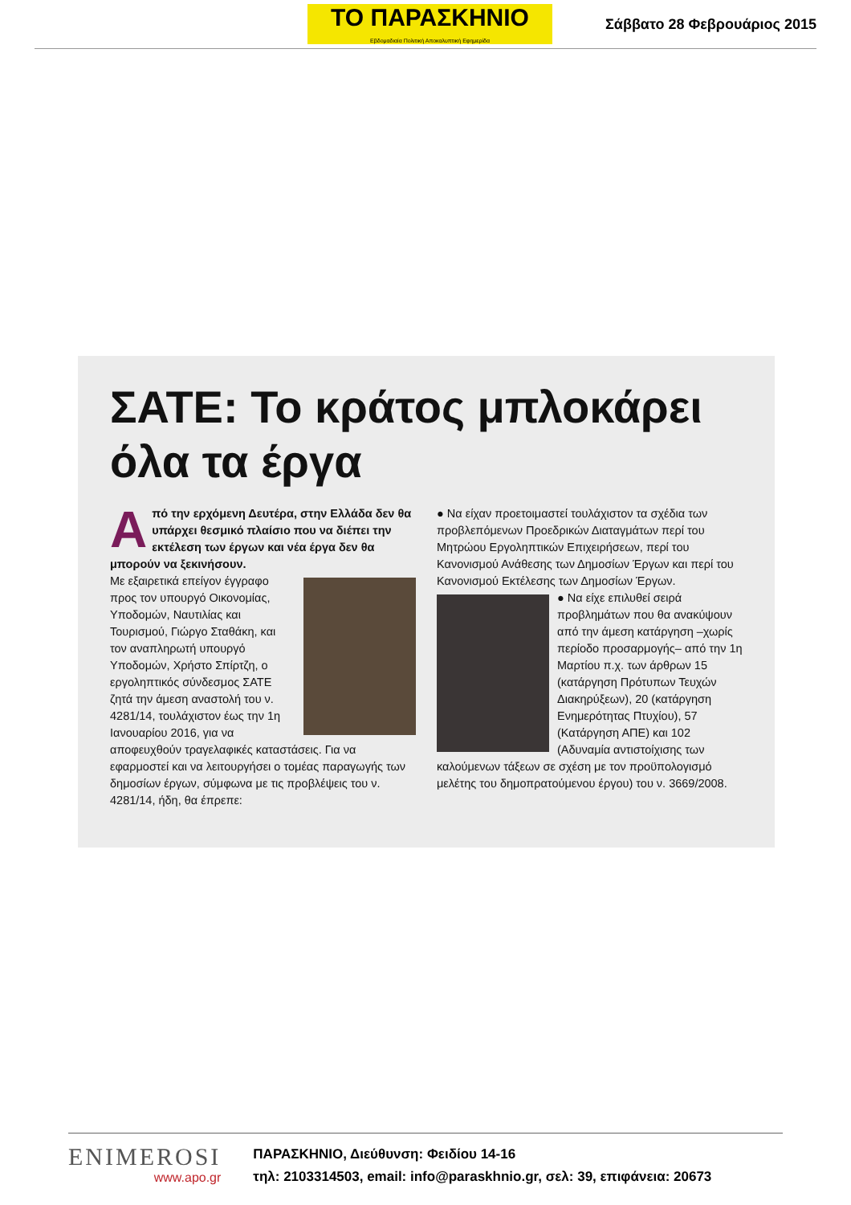ΤΟ ΠΑΡΑΣΚΗΝΙΟ
Εβδομαδιαία Πολιτική Αποκαλυπτική Εφημερίδα
Σάββατο 28 Φεβρουάριος 2015
ΣΑΤΕ: Το κράτος μπλοκάρει όλα τα έργα
Από την ερχόμενη Δευτέρα, στην Ελλάδα δεν θα υπάρχει θεσμικό πλαίσιο που να διέπει την εκτέλεση των έργων και νέα έργα δεν θα μπορούν να ξεκινήσουν.
Με εξαιρετικά επείγον έγγραφο προς τον υπουργό Οικονομίας, Υποδομών, Ναυτιλίας και Τουρισμού, Γιώργο Σταθάκη, και τον αναπληρωτή υπουργό Υποδομών, Χρήστο Σπίρτζη, ο εργοληπτικός σύνδεσμος ΣΑΤΕ ζητά την άμεση αναστολή του ν. 4281/14, τουλάχιστον έως την 1η Ιανουαρίου 2016, για να αποφευχθούν τραγελαφικές καταστάσεις. Για να εφαρμοστεί και να λειτουργήσει ο τομέας παραγωγής των δημοσίων έργων, σύμφωνα με τις προβλέψεις του ν. 4281/14, ήδη, θα έπρεπε:
● Να είχαν προετοιμαστεί τουλάχιστον τα σχέδια των προβλεπόμενων Προεδρικών Διαταγμάτων περί του Μητρώου Εργοληπτικών Επιχειρήσεων, περί του Κανονισμού Ανάθεσης των Δημοσίων Έργων και περί του Κανονισμού Εκτέλεσης των Δημοσίων Έργων.
● Να είχε επιλυθεί σειρά προβλημάτων που θα ανακύψουν από την άμεση κατάργηση –χωρίς περίοδο προσαρμογής– από την 1η Μαρτίου π.χ. των άρθρων 15 (κατάργηση Πρότυπων Τευχών Διακηρύξεων), 20 (κατάργηση Ενημερότητας Πτυχίου), 57 (Κατάργηση ΑΠΕ) και 102 (Αδυναμία αντιστοίχισης των καλούμενων τάξεων σε σχέση με τον προϋπολογισμό μελέτης του δημοπρατούμενου έργου) του ν. 3669/2008.
ENIMEROSI
www.apo.gr
ΠΑΡΑΣΚΗΝΙΟ, Διεύθυνση: Φειδίου 14-16
τηλ: 2103314503, email: info@paraskhnio.gr, σελ: 39, επιφάνεια: 20673